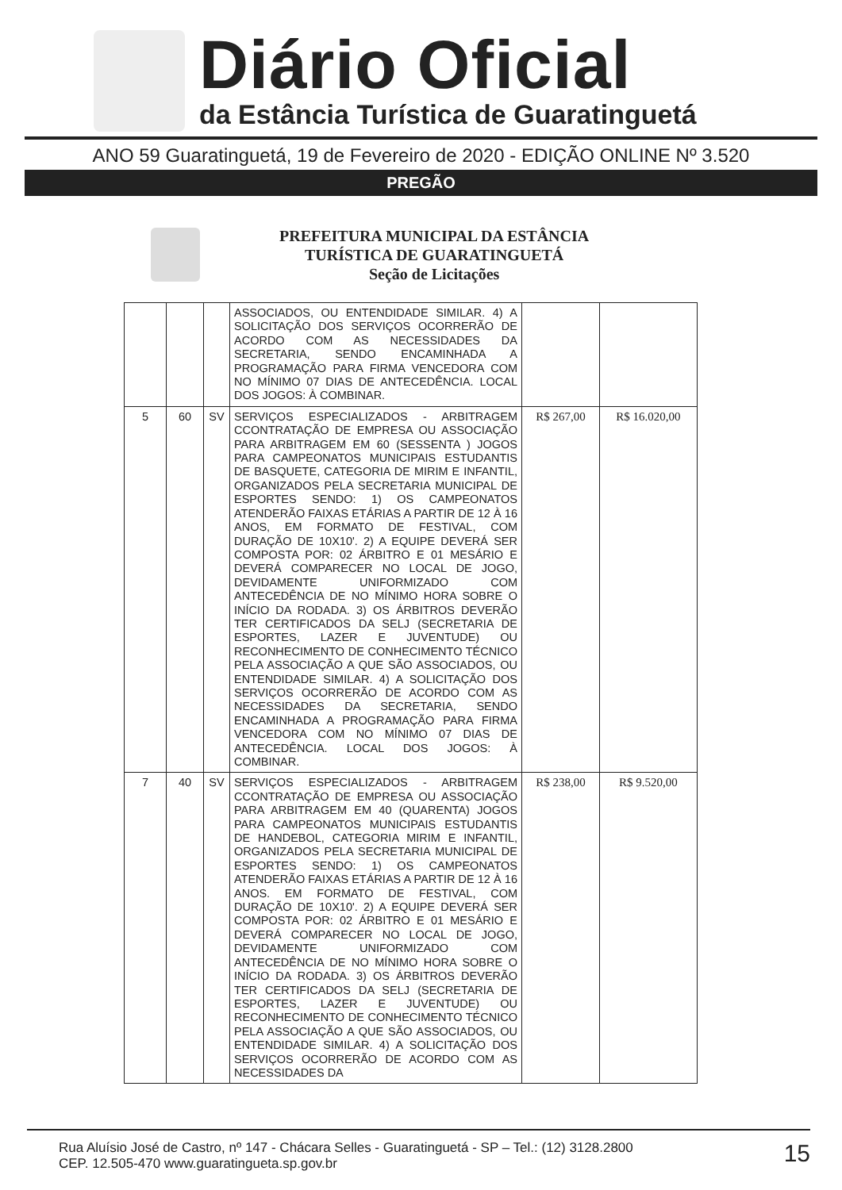Diário Oficial
da Estância Turística de Guaratinguetá
ANO 59 Guaratinguetá, 19 de Fevereiro de 2020 - EDIÇÃO ONLINE Nº 3.520
PREGÃO
PREFEITURA MUNICIPAL DA ESTÂNCIA
TURÍSTICA DE GUARATINGUETÁ
Seção de Licitações
| | | | ASSOCIADOS, OU ENTENDIDADE SIMILAR. 4) A SOLICITAÇÃO DOS SERVIÇOS OCORRERÃO DE ACORDO COM AS NECESSIDADES DA SECRETARIA, SENDO ENCAMINHADA A PROGRAMAÇÃO PARA FIRMA VENCEDORA COM NO MÍNIMO 07 DIAS DE ANTECEDÊNCIA. LOCAL DOS JOGOS: À COMBINAR. | | |
| 5 | 60 | SV | SERVIÇOS ESPECIALIZADOS - ARBITRAGEM CCONTRATAÇÃO DE EMPRESA OU ASSOCIAÇÃO PARA ARBITRAGEM EM 60 (SESSENTA ) JOGOS PARA CAMPEONATOS MUNICIPAIS ESTUDANTIS DE BASQUETE, CATEGORIA DE MIRIM E INFANTIL, ORGANIZADOS PELA SECRETARIA MUNICIPAL DE ESPORTES SENDO: 1) OS CAMPEONATOS ATENDERÃO FAIXAS ETÁRIAS A PARTIR DE 12 À 16 ANOS, EM FORMATO DE FESTIVAL, COM DURAÇÃO DE 10X10'. 2) A EQUIPE DEVERÁ SER COMPOSTA POR: 02 ÁRBITRO E 01 MESÁRIO E DEVERÁ COMPARECER NO LOCAL DE JOGO, DEVIDAMENTE UNIFORMIZADO COM ANTECEDÊNCIA DE NO MÍNIMO HORA SOBRE O INÍCIO DA RODADA. 3) OS ÁRBITROS DEVERÃO TER CERTIFICADOS DA SELJ (SECRETARIA DE ESPORTES, LAZER E JUVENTUDE) OU RECONHECIMENTO DE CONHECIMENTO TÉCNICO PELA ASSOCIAÇÃO A QUE SÃO ASSOCIADOS, OU ENTENDIDADE SIMILAR. 4) A SOLICITAÇÃO DOS SERVIÇOS OCORRERÃO DE ACORDO COM AS NECESSIDADES DA SECRETARIA, SENDO ENCAMINHADA A PROGRAMAÇÃO PARA FIRMA VENCEDORA COM NO MÍNIMO 07 DIAS DE ANTECEDÊNCIA. LOCAL DOS JOGOS: À COMBINAR. | R$ 267,00 | R$ 16.020,00 |
| 7 | 40 | SV | SERVIÇOS ESPECIALIZADOS - ARBITRAGEM CCONTRATAÇÃO DE EMPRESA OU ASSOCIAÇÃO PARA ARBITRAGEM EM 40 (QUARENTA) JOGOS PARA CAMPEONATOS MUNICIPAIS ESTUDANTIS DE HANDEBOL, CATEGORIA MIRIM E INFANTIL, ORGANIZADOS PELA SECRETARIA MUNICIPAL DE ESPORTES SENDO: 1) OS CAMPEONATOS ATENDERÃO FAIXAS ETÁRIAS A PARTIR DE 12 À 16 ANOS. EM FORMATO DE FESTIVAL, COM DURAÇÃO DE 10X10'. 2) A EQUIPE DEVERÁ SER COMPOSTA POR: 02 ÁRBITRO E 01 MESÁRIO E DEVERÁ COMPARECER NO LOCAL DE JOGO, DEVIDAMENTE UNIFORMIZADO COM ANTECEDÊNCIA DE NO MÍNIMO HORA SOBRE O INÍCIO DA RODADA. 3) OS ÁRBITROS DEVERÃO TER CERTIFICADOS DA SELJ (SECRETARIA DE ESPORTES, LAZER E JUVENTUDE) OU RECONHECIMENTO DE CONHECIMENTO TÉCNICO PELA ASSOCIAÇÃO A QUE SÃO ASSOCIADOS, OU ENTENDIDADE SIMILAR. 4) A SOLICITAÇÃO DOS SERVIÇOS OCORRERÃO DE ACORDO COM AS NECESSIDADES DA | R$ 238,00 | R$ 9.520,00 |
Rua Aluísio José de Castro, nº 147 - Chácara Selles - Guaratinguetá - SP – Tel.: (12) 3128.2800
CEP. 12.505-470 www.guaratingueta.sp.gov.br
15